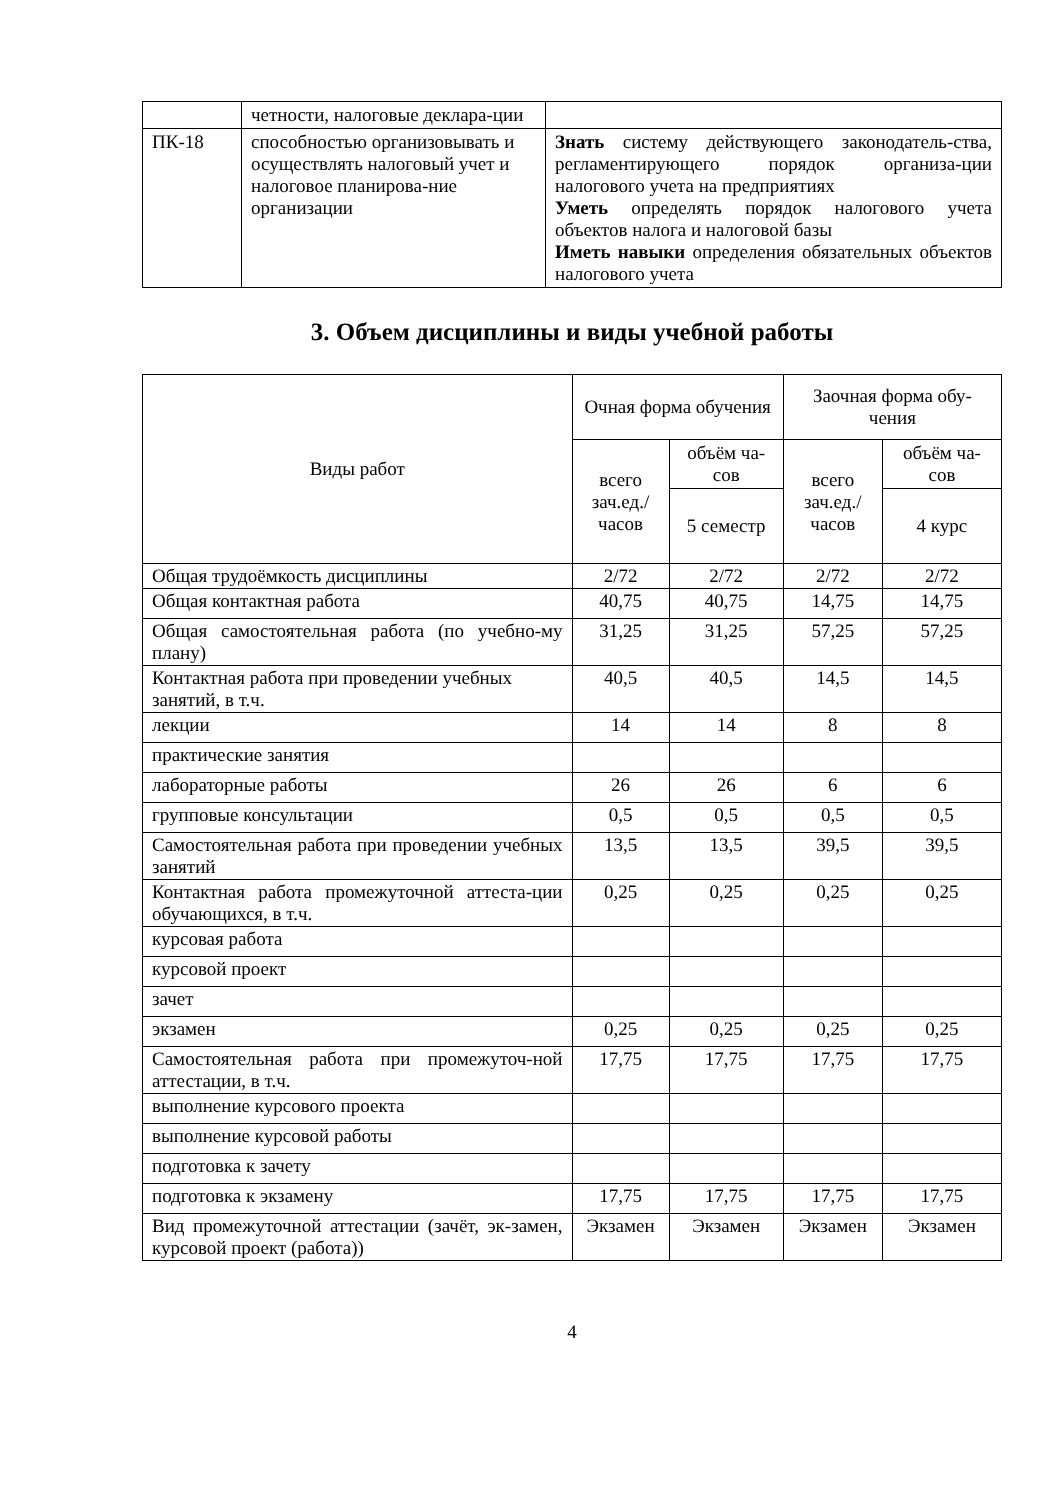| | четности, налоговые деклара-ции | |
| ПК-18 | способностью организовывать и осуществлять налоговый учет и налоговое планирова-ние организации | Знать систему действующего законодатель-ства, регламентирующего порядок организа-ции налогового учета на предприятиях Уметь определять порядок налогового учета объектов налога и налоговой базы Иметь навыки определения обязательных объектов налогового учета |
3. Объем дисциплины и виды учебной работы
| Виды работ | Очная форма обучения | | Заочная форма обу-чения | |
| --- | --- | --- | --- | --- |
| | всего зач.ед./ часов | объём ча-сов | всего зач.ед./ часов | объём ча-сов |
| | | 5 семестр | | 4 курс |
| Общая трудоёмкость дисциплины | 2/72 | 2/72 | 2/72 | 2/72 |
| Общая контактная работа | 40,75 | 40,75 | 14,75 | 14,75 |
| Общая самостоятельная работа (по учебно-му плану) | 31,25 | 31,25 | 57,25 | 57,25 |
| Контактная работа при проведении учебных занятий, в т.ч. | 40,5 | 40,5 | 14,5 | 14,5 |
| лекции | 14 | 14 | 8 | 8 |
| практические занятия | | | | |
| лабораторные работы | 26 | 26 | 6 | 6 |
| групповые консультации | 0,5 | 0,5 | 0,5 | 0,5 |
| Самостоятельная работа при проведении учебных занятий | 13,5 | 13,5 | 39,5 | 39,5 |
| Контактная работа промежуточной аттеста-ции обучающихся, в т.ч. | 0,25 | 0,25 | 0,25 | 0,25 |
| курсовая работа | | | | |
| курсовой проект | | | | |
| зачет | | | | |
| экзамен | 0,25 | 0,25 | 0,25 | 0,25 |
| Самостоятельная работа при промежуточ-ной аттестации, в т.ч. | 17,75 | 17,75 | 17,75 | 17,75 |
| выполнение курсового проекта | | | | |
| выполнение курсовой работы | | | | |
| подготовка к зачету | | | | |
| подготовка к экзамену | 17,75 | 17,75 | 17,75 | 17,75 |
| Вид промежуточной аттестации (зачёт, эк-замен, курсовой проект (работа)) | Экзамен | Экзамен | Экзамен | Экзамен |
4